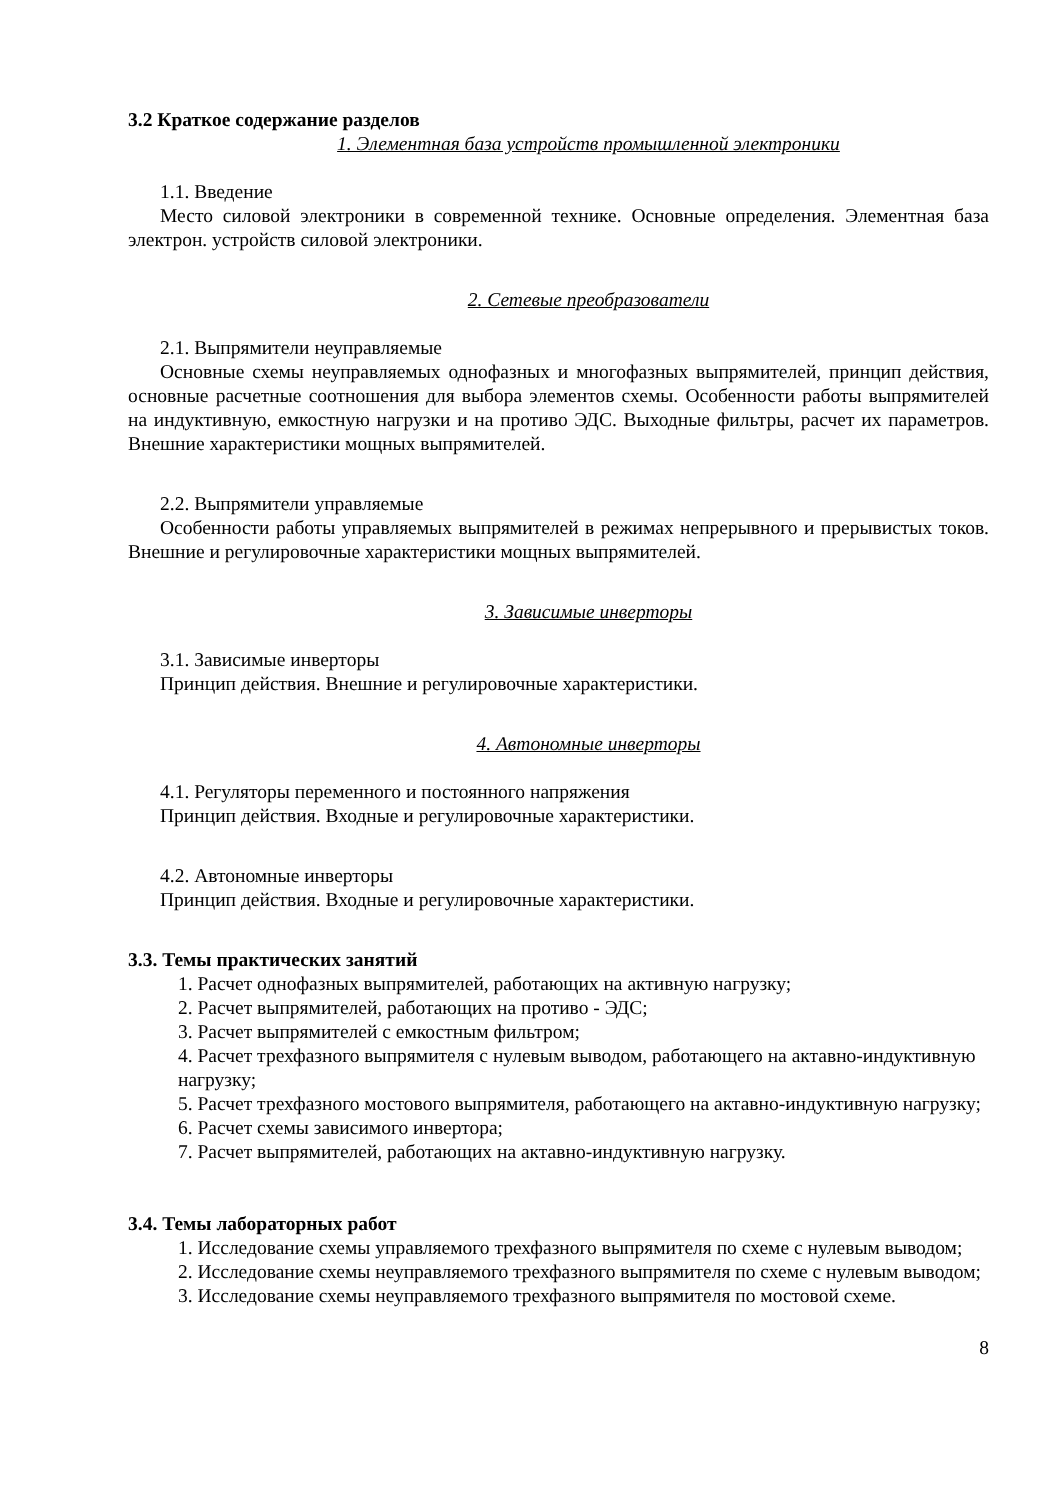3.2 Краткое содержание разделов
1. Элементная база устройств промышленной электроники
1.1. Введение
Место силовой электроники в современной технике. Основные определения. Элементная база электрон. устройств силовой электроники.
2. Сетевые преобразователи
2.1. Выпрямители неуправляемые
Основные схемы неуправляемых однофазных и многофазных выпрямителей, принцип действия, основные расчетные соотношения для выбора элементов схемы. Особенности работы выпрямителей на индуктивную, емкостную нагрузки и на противо ЭДС. Выходные фильтры, расчет их параметров. Внешние характеристики мощных выпрямителей.
2.2. Выпрямители управляемые
Особенности работы управляемых выпрямителей в режимах непрерывного и прерывистых токов. Внешние и регулировочные характеристики мощных выпрямителей.
3. Зависимые инверторы
3.1. Зависимые инверторы
Принцип действия. Внешние и регулировочные характеристики.
4. Автономные инверторы
4.1. Регуляторы переменного и постоянного напряжения
Принцип действия. Входные и регулировочные характеристики.
4.2. Автономные инверторы
Принцип действия. Входные и регулировочные характеристики.
3.3. Темы практических занятий
1. Расчет однофазных выпрямителей, работающих на активную нагрузку;
2. Расчет выпрямителей, работающих на противо - ЭДС;
3. Расчет выпрямителей с емкостным фильтром;
4. Расчет трехфазного выпрямителя с нулевым выводом, работающего на актавно-индуктивную нагрузку;
5. Расчет трехфазного мостового выпрямителя, работающего на актавно-индуктивную нагрузку;
6. Расчет схемы зависимого инвертора;
7. Расчет выпрямителей, работающих на актавно-индуктивную нагрузку.
3.4. Темы лабораторных работ
1. Исследование схемы управляемого трехфазного выпрямителя по схеме с нулевым выводом;
2. Исследование схемы неуправляемого трехфазного выпрямителя по схеме с нулевым выводом;
3. Исследование схемы неуправляемого трехфазного выпрямителя по мостовой схеме.
8